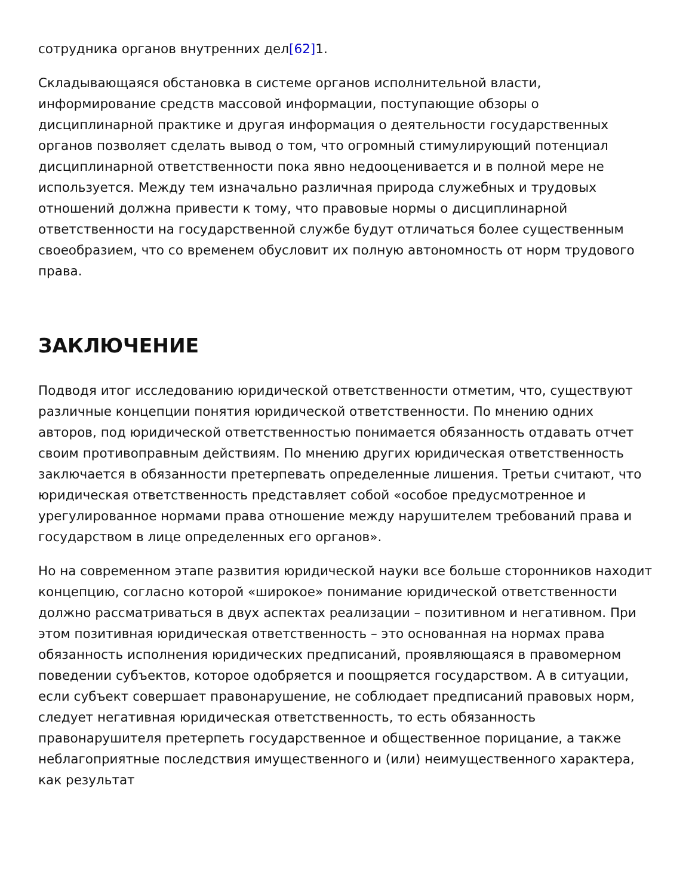сотрудника органов внутренних дел[62] 1.
Складывающаяся обстановка в системе органов исполнительной власти, информирование средств массовой информации, поступающие обзоры о дисциплинарной практике и другая информация о деятельности государственных органов позволяет сделать вывод о том, что огромный стимулирующий потенциал дисциплинарной ответственности пока явно недооценивается и в полной мере не используется. Между тем изначально различная природа служебных и трудовых отношений должна привести к тому, что правовые нормы о дисциплинарной ответственности на государственной службе будут отличаться более существенным своеобразием, что со временем обусловит их полную автономность от норм трудового права.
ЗАКЛЮЧЕНИЕ
Подводя итог исследованию юридической ответственности отметим, что, существуют различные концепции понятия юридической ответственности. По мнению одних авторов, под юридической ответственностью понимается обязанность отдавать отчет своим противоправным действиям. По мнению других юридическая ответственность заключается в обязанности претерпевать определенные лишения. Третьи считают, что юридическая ответственность представляет собой «особое предусмотренное и урегулированное нормами права отношение между нарушителем требований права и государством в лице определенных его органов».
Но на современном этапе развития юридической науки все больше сторонников находит концепцию, согласно которой «широкое» понимание юридической ответственности должно рассматриваться в двух аспектах реализации – позитивном и негативном. При этом позитивная юридическая ответственность – это основанная на нормах права обязанность исполнения юридических предписаний, проявляющаяся в правомерном поведении субъектов, которое одобряется и поощряется государством. А в ситуации, если субъект совершает правонарушение, не соблюдает предписаний правовых норм, следует негативная юридическая ответственность, то есть обязанность правонарушителя претерпеть государственное и общественное порицание, а также неблагоприятные последствия имущественного и (или) неимущественного характера, как результат